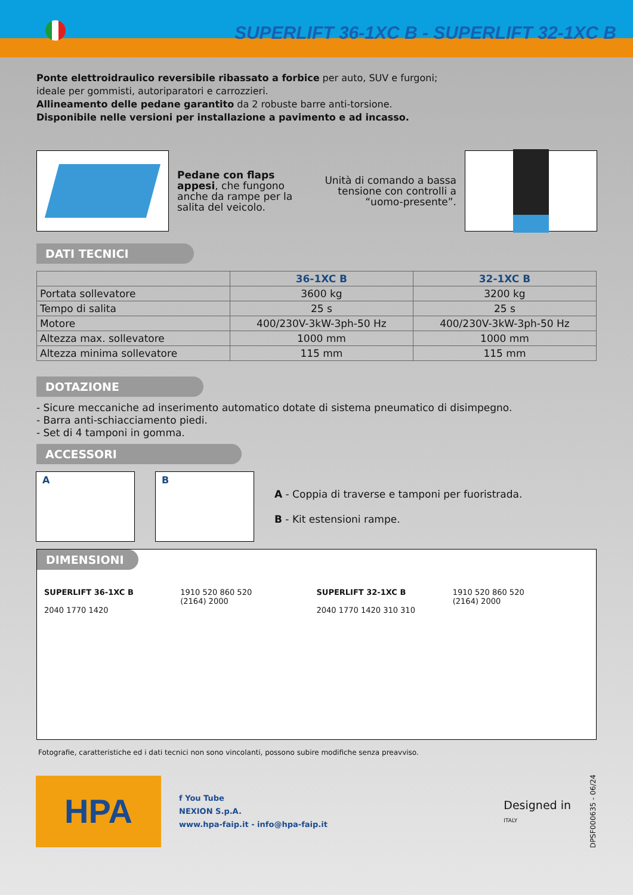SUPERLIFT 36-1XC B - SUPERLIFT 32-1XC B
Ponte elettroidraulico reversibile ribassato a forbice per auto, SUV e furgoni;
ideale per gommisti, autoriparatori e carrozzieri.
Allineamento delle pedane garantito da 2 robuste barre anti-torsione.
Disponibile nelle versioni per installazione a pavimento e ad incasso.
Pedane con flaps appesi, che fungono anche da rampe per la salita del veicolo.
Unità di comando a bassa tensione con controlli a “uomo-presente”.
DATI TECNICI
| | 36-1XC B | 32-1XC B |
| --- | --- | --- |
| Portata sollevatore | 3600 kg | 3200 kg |
| Tempo di salita | 25 s | 25 s |
| Motore | 400/230V-3kW-3ph-50 Hz | 400/230V-3kW-3ph-50 Hz |
| Altezza max. sollevatore | 1000 mm | 1000 mm |
| Altezza minima sollevatore | 115 mm | 115 mm |
DOTAZIONE
- Sicure meccaniche ad inserimento automatico dotate di sistema pneumatico di disimpegno.
- Barra anti-schiacciamento piedi.
- Set di 4 tamponi in gomma.
ACCESSORI
A B
A - Coppia di traverse e tamponi per fuoristrada.
B - Kit estensioni rampe.
DIMENSIONI
SUPERLIFT 36-1XC B
2040 1770 1420
1910 520 860 520
(2164) 2000
SUPERLIFT 32-1XC B
2040 1770 1420 310 310
1910 520 860 520
(2164) 2000
Fotografie, caratteristiche ed i dati tecnici non sono vincolanti, possono subire modifiche senza preavviso.
HPA
f You Tube
NEXION S.p.A.
www.hpa-faip.it - info@hpa-faip.it
Designed in
ITALY
DPSF000635 - 06/24